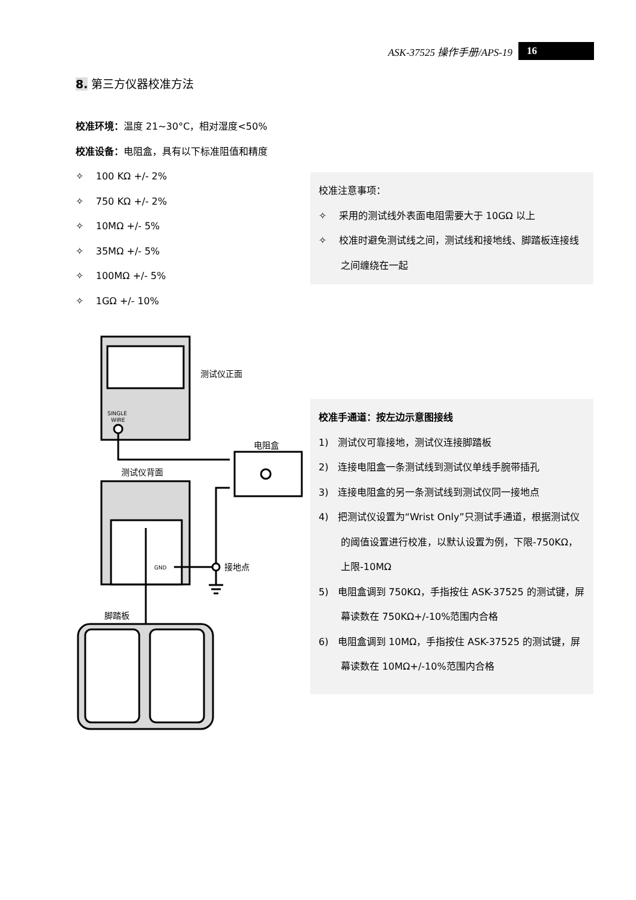ASK-37525 操作手册/APS-19 16
8. 第三方仪器校准方法
校准环境：温度 21~30°C，相对湿度<50%
校准设备：电阻盒，具有以下标准阻值和精度
✧ 100 KΩ +/- 2%
✧ 750 KΩ +/- 2%
✧ 10MΩ +/- 5%
✧ 35MΩ +/- 5%
✧ 100MΩ +/- 5%
✧ 1GΩ +/- 10%
校准注意事项：
✧ 采用的测试线外表面电阻需要大于 10GΩ 以上
✧ 校准时避免测试线之间，测试线和接地线、脚踏板连接线之间缠绕在一起
校准手通道：按左边示意图接线
1) 测试仪可靠接地，测试仪连接脚踏板
2) 连接电阻盒一条测试线到测试仪单线手腕带插孔
3) 连接电阻盒的另一条测试线到测试仪同一接地点
4) 把测试仪设置为“Wrist Only”只测试手通道，根据测试仪的阈值设置进行校准，以默认设置为例，下限-750KΩ，上限-10MΩ
5) 电阻盒调到 750KΩ，手指按住 ASK-37525 的测试键，屏幕读数在 750KΩ+/-10%范围内合格
6) 电阻盒调到 10MΩ，手指按住 ASK-37525 的测试键，屏幕读数在 10MΩ+/-10%范围内合格
测试仪正面
SINGLE
WIRE
电阻盒
测试仪背面
GND
接地点
脚踏板